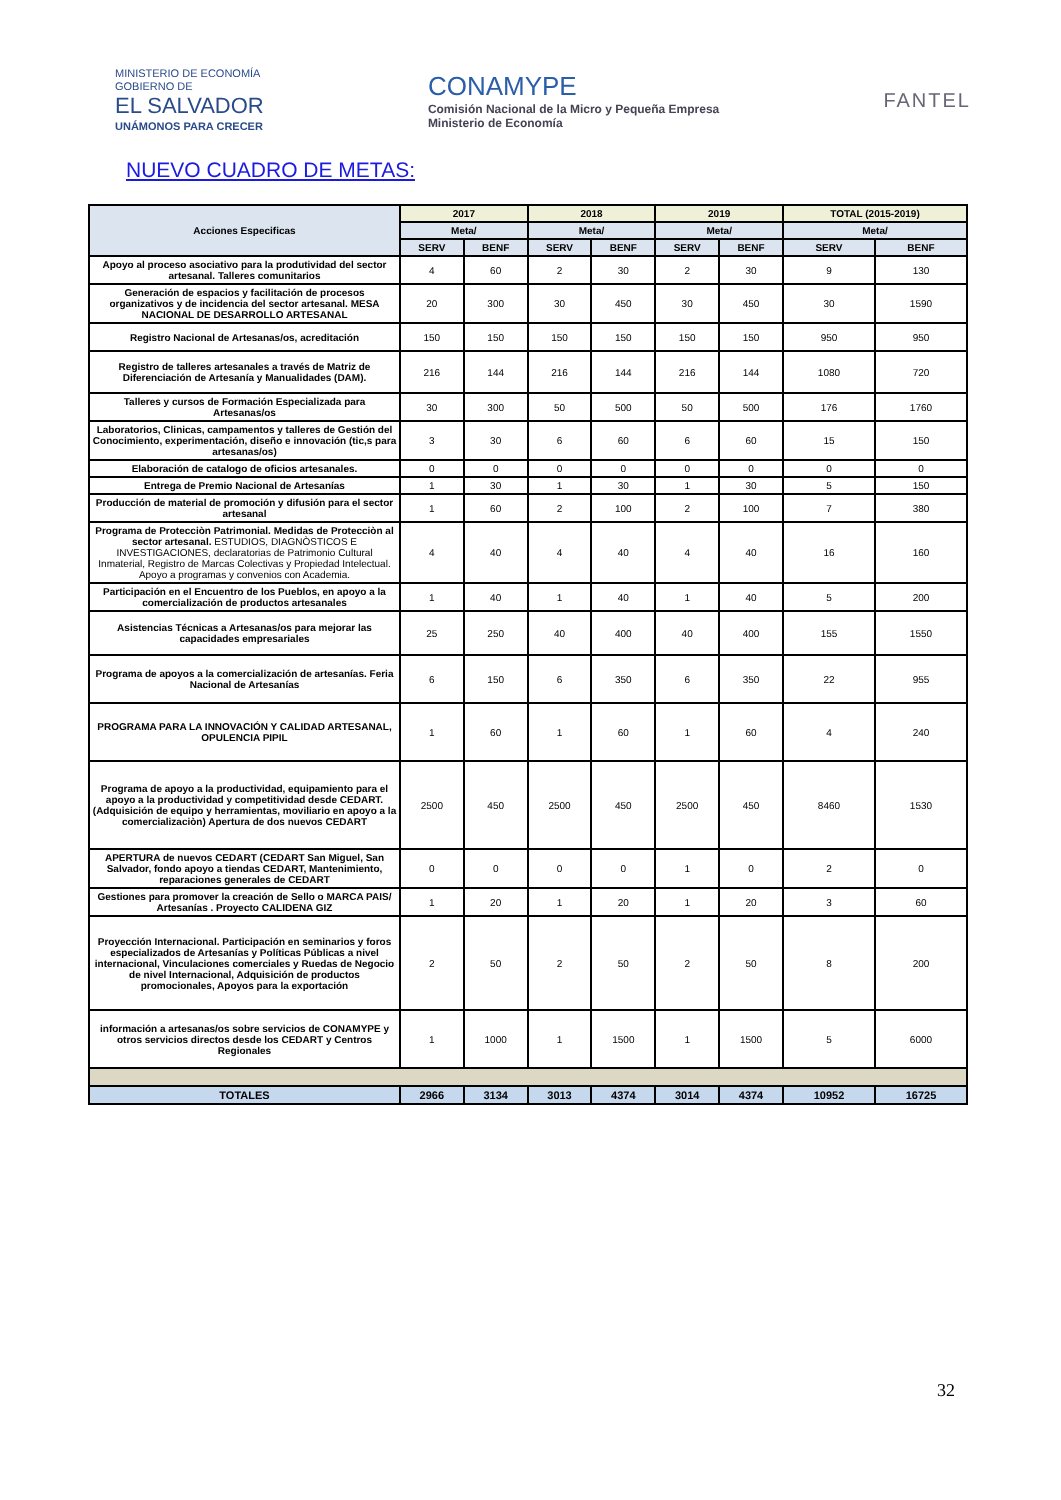MINISTERIO DE ECONOMÍA
GOBIERNO DE
EL SALVADOR
UNÁMONOS PARA CRECER
CONAMYPE
Comisión Nacional de la Micro y Pequeña Empresa
Ministerio de Economía
FANTEL
NUEVO CUADRO DE METAS:
| Acciones Especificas | 2017 | | 2018 | | 2019 | | TOTAL (2015-2019) | |
| --- | --- | --- | --- | --- | --- | --- | --- | --- |
| | Meta/ | | Meta/ | | Meta/ | | Meta/ | |
| | SERV | BENF | SERV | BENF | SERV | BENF | SERV | BENF |
| Apoyo al proceso asociativo para la produtividad del sector artesanal. Talleres comunitarios | 4 | 60 | 2 | 30 | 2 | 30 | 9 | 130 |
| Generación de espacios y facilitación de procesos organizativos y de incidencia del sector artesanal. MESA NACIONAL DE DESARROLLO ARTESANAL | 20 | 300 | 30 | 450 | 30 | 450 | 30 | 1590 |
| Registro Nacional de Artesanas/os, acreditación | 150 | 150 | 150 | 150 | 150 | 150 | 950 | 950 |
| Registro de talleres artesanales a través de Matriz de Diferenciación de Artesanía y Manualidades (DAM). | 216 | 144 | 216 | 144 | 216 | 144 | 1080 | 720 |
| Talleres y cursos de Formación Especializada para Artesanas/os | 30 | 300 | 50 | 500 | 50 | 500 | 176 | 1760 |
| Laboratorios, Clinicas, campamentos y talleres de Gestión del Conocimiento, experimentación, diseño e innovación (tic,s para artesanas/os) | 3 | 30 | 6 | 60 | 6 | 60 | 15 | 150 |
| Elaboración de catalogo de oficios artesanales. | 0 | 0 | 0 | 0 | 0 | 0 | 0 | 0 |
| Entrega de Premio Nacional de Artesanías | 1 | 30 | 1 | 30 | 1 | 30 | 5 | 150 |
| Producción de material de promoción y difusión para el sector artesanal | 1 | 60 | 2 | 100 | 2 | 100 | 7 | 380 |
| Programa de Protecciòn Patrimonial. Medidas de Protecciòn al sector artesanal. ESTUDIOS, DIAGNÒSTICOS E INVESTIGACIONES, declaratorias de Patrimonio Cultural Inmaterial, Registro de Marcas Colectivas y Propiedad Intelectual. Apoyo a programas y convenios con Academia. | 4 | 40 | 4 | 40 | 4 | 40 | 16 | 160 |
| Participación en el Encuentro de los Pueblos, en apoyo a la comercialización de productos artesanales | 1 | 40 | 1 | 40 | 1 | 40 | 5 | 200 |
| Asistencias Técnicas a Artesanas/os para mejorar las capacidades empresariales | 25 | 250 | 40 | 400 | 40 | 400 | 155 | 1550 |
| Programa de apoyos a la comercialización de artesanías. Feria Nacional de Artesanías | 6 | 150 | 6 | 350 | 6 | 350 | 22 | 955 |
| PROGRAMA PARA LA INNOVACIÓN Y CALIDAD ARTESANAL, OPULENCIA PIPIL | 1 | 60 | 1 | 60 | 1 | 60 | 4 | 240 |
| Programa de apoyo a la productividad, equipamiento para el apoyo a la productividad y competitividad desde CEDART. (Adquisición de equipo y herramientas, moviliario en apoyo a la comercializaciòn) Apertura de dos nuevos CEDART | 2500 | 450 | 2500 | 450 | 2500 | 450 | 8460 | 1530 |
| APERTURA de nuevos CEDART (CEDART San Miguel, San Salvador, fondo apoyo a tiendas CEDART, Mantenimiento, reparaciones generales de CEDART | 0 | 0 | 0 | 0 | 1 | 0 | 2 | 0 |
| Gestiones para promover la creación de Sello o MARCA PAIS/ Artesanías . Proyecto CALIDENA GIZ | 1 | 20 | 1 | 20 | 1 | 20 | 3 | 60 |
| Proyección Internacional. Participación en seminarios y foros especializados de Artesanías y Políticas Públicas a nivel internacional, Vinculaciones comerciales y Ruedas de Negocio de nivel Internacional, Adquisición de productos promocionales, Apoyos para la exportación | 2 | 50 | 2 | 50 | 2 | 50 | 8 | 200 |
| información a artesanas/os sobre servicios de CONAMYPE y otros servicios directos desde los CEDART y Centros Regionales | 1 | 1000 | 1 | 1500 | 1 | 1500 | 5 | 6000 |
| TOTALES | 2966 | 3134 | 3013 | 4374 | 3014 | 4374 | 10952 | 16725 |
32